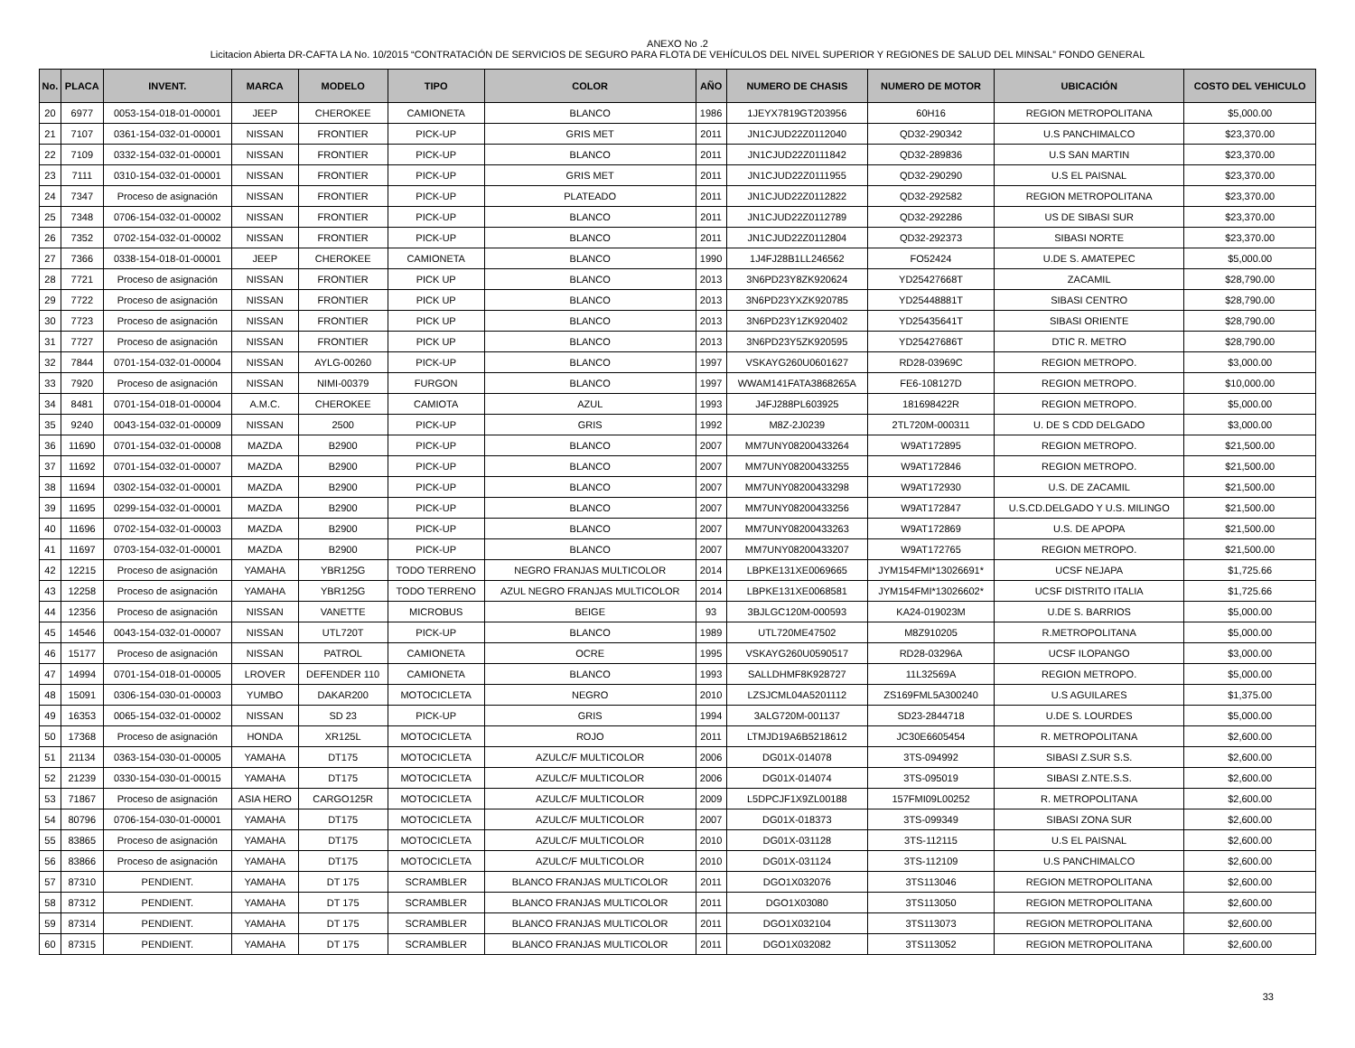ANEXO No .2
Licitacion Abierta DR-CAFTA LA No. 10/2015 “CONTRATACIÓN DE SERVICIOS DE SEGURO PARA FLOTA DE VEHÍCULOS DEL NIVEL SUPERIOR Y REGIONES DE SALUD DEL MINSAL” FONDO GENERAL
| No. | PLACA | INVENT. | MARCA | MODELO | TIPO | COLOR | AÑO | NUMERO DE CHASIS | NUMERO DE MOTOR | UBICACIÓN | COSTO DEL VEHICULO |
| --- | --- | --- | --- | --- | --- | --- | --- | --- | --- | --- | --- |
| 20 | 6977 | 0053-154-018-01-00001 | JEEP | CHEROKEE | CAMIONETA | BLANCO | 1986 | 1JEYX7819GT203956 | 60H16 | REGION METROPOLITANA | $5,000.00 |
| 21 | 7107 | 0361-154-032-01-00001 | NISSAN | FRONTIER | PICK-UP | GRIS MET | 2011 | JN1CJUD22Z0112040 | QD32-290342 | U.S PANCHIMALCO | $23,370.00 |
| 22 | 7109 | 0332-154-032-01-00001 | NISSAN | FRONTIER | PICK-UP | BLANCO | 2011 | JN1CJUD22Z0111842 | QD32-289836 | U.S SAN MARTIN | $23,370.00 |
| 23 | 7111 | 0310-154-032-01-00001 | NISSAN | FRONTIER | PICK-UP | GRIS MET | 2011 | JN1CJUD22Z0111955 | QD32-290290 | U.S EL PAISNAL | $23,370.00 |
| 24 | 7347 | Proceso de asignación | NISSAN | FRONTIER | PICK-UP | PLATEADO | 2011 | JN1CJUD22Z0112822 | QD32-292582 | REGION METROPOLITANA | $23,370.00 |
| 25 | 7348 | 0706-154-032-01-00002 | NISSAN | FRONTIER | PICK-UP | BLANCO | 2011 | JN1CJUD22Z0112789 | QD32-292286 | US DE SIBASI SUR | $23,370.00 |
| 26 | 7352 | 0702-154-032-01-00002 | NISSAN | FRONTIER | PICK-UP | BLANCO | 2011 | JN1CJUD22Z0112804 | QD32-292373 | SIBASI NORTE | $23,370.00 |
| 27 | 7366 | 0338-154-018-01-00001 | JEEP | CHEROKEE | CAMIONETA | BLANCO | 1990 | 1J4FJ28B1LL246562 | FO52424 | U.DE S. AMATEPEC | $5,000.00 |
| 28 | 7721 | Proceso de asignación | NISSAN | FRONTIER | PICK UP | BLANCO | 2013 | 3N6PD23Y8ZK920624 | YD25427668T | ZACAMIL | $28,790.00 |
| 29 | 7722 | Proceso de asignación | NISSAN | FRONTIER | PICK UP | BLANCO | 2013 | 3N6PD23YXZK920785 | YD25448881T | SIBASI CENTRO | $28,790.00 |
| 30 | 7723 | Proceso de asignación | NISSAN | FRONTIER | PICK UP | BLANCO | 2013 | 3N6PD23Y1ZK920402 | YD25435641T | SIBASI ORIENTE | $28,790.00 |
| 31 | 7727 | Proceso de asignación | NISSAN | FRONTIER | PICK UP | BLANCO | 2013 | 3N6PD23Y5ZK920595 | YD25427686T | DTIC R. METRO | $28,790.00 |
| 32 | 7844 | 0701-154-032-01-00004 | NISSAN | AYLG-00260 | PICK-UP | BLANCO | 1997 | VSKAYG260U0601627 | RD28-03969C | REGION METROPO. | $3,000.00 |
| 33 | 7920 | Proceso de asignación | NISSAN | NIMI-00379 | FURGON | BLANCO | 1997 | WWAM141FATA3868265A | FE6-108127D | REGION METROPO. | $10,000.00 |
| 34 | 8481 | 0701-154-018-01-00004 | A.M.C. | CHEROKEE | CAMIOTA | AZUL | 1993 | J4FJ288PL603925 | 181698422R | REGION METROPO. | $5,000.00 |
| 35 | 9240 | 0043-154-032-01-00009 | NISSAN | 2500 | PICK-UP | GRIS | 1992 | M8Z-2J0239 | 2TL720M-000311 | U. DE S CDD DELGADO | $3,000.00 |
| 36 | 11690 | 0701-154-032-01-00008 | MAZDA | B2900 | PICK-UP | BLANCO | 2007 | MM7UNY08200433264 | W9AT172895 | REGION METROPO. | $21,500.00 |
| 37 | 11692 | 0701-154-032-01-00007 | MAZDA | B2900 | PICK-UP | BLANCO | 2007 | MM7UNY08200433255 | W9AT172846 | REGION METROPO. | $21,500.00 |
| 38 | 11694 | 0302-154-032-01-00001 | MAZDA | B2900 | PICK-UP | BLANCO | 2007 | MM7UNY08200433298 | W9AT172930 | U.S. DE ZACAMIL | $21,500.00 |
| 39 | 11695 | 0299-154-032-01-00001 | MAZDA | B2900 | PICK-UP | BLANCO | 2007 | MM7UNY08200433256 | W9AT172847 | U.S.CD.DELGADO Y U.S. MILINGO | $21,500.00 |
| 40 | 11696 | 0702-154-032-01-00003 | MAZDA | B2900 | PICK-UP | BLANCO | 2007 | MM7UNY08200433263 | W9AT172869 | U.S. DE APOPA | $21,500.00 |
| 41 | 11697 | 0703-154-032-01-00001 | MAZDA | B2900 | PICK-UP | BLANCO | 2007 | MM7UNY08200433207 | W9AT172765 | REGION METROPO. | $21,500.00 |
| 42 | 12215 | Proceso de asignación | YAMAHA | YBR125G | TODO TERRENO | NEGRO FRANJAS MULTICOLOR | 2014 | LBPKE131XE0069665 | JYM154FMI*13026691* | UCSF NEJAPA | $1,725.66 |
| 43 | 12258 | Proceso de asignación | YAMAHA | YBR125G | TODO TERRENO | AZUL NEGRO FRANJAS MULTICOLOR | 2014 | LBPKE131XE0068581 | JYM154FMI*13026602* | UCSF DISTRITO ITALIA | $1,725.66 |
| 44 | 12356 | Proceso de asignación | NISSAN | VANETTE | MICROBUS | BEIGE | 93 | 3BJLGC120M-000593 | KA24-019023M | U.DE S. BARRIOS | $5,000.00 |
| 45 | 14546 | 0043-154-032-01-00007 | NISSAN | UTL720T | PICK-UP | BLANCO | 1989 | UTL720ME47502 | M8Z910205 | R.METROPOLITANA | $5,000.00 |
| 46 | 15177 | Proceso de asignación | NISSAN | PATROL | CAMIONETA | OCRE | 1995 | VSKAYG260U0590517 | RD28-03296A | UCSF ILOPANGO | $3,000.00 |
| 47 | 14994 | 0701-154-018-01-00005 | LROVER | DEFENDER 110 | CAMIONETA | BLANCO | 1993 | SALLDHMF8K928727 | 11L32569A | REGION METROPO. | $5,000.00 |
| 48 | 15091 | 0306-154-030-01-00003 | YUMBO | DAKAR200 | MOTOCICLETA | NEGRO | 2010 | LZSJCML04A5201112 | ZS169FML5A300240 | U.S AGUILARES | $1,375.00 |
| 49 | 16353 | 0065-154-032-01-00002 | NISSAN | SD 23 | PICK-UP | GRIS | 1994 | 3ALG720M-001137 | SD23-2844718 | U.DE S. LOURDES | $5,000.00 |
| 50 | 17368 | Proceso de asignación | HONDA | XR125L | MOTOCICLETA | ROJO | 2011 | LTMJD19A6B5218612 | JC30E6605454 | R. METROPOLITANA | $2,600.00 |
| 51 | 21134 | 0363-154-030-01-00005 | YAMAHA | DT175 | MOTOCICLETA | AZULC/F MULTICOLOR | 2006 | DG01X-014078 | 3TS-094992 | SIBASI Z.SUR S.S. | $2,600.00 |
| 52 | 21239 | 0330-154-030-01-00015 | YAMAHA | DT175 | MOTOCICLETA | AZULC/F MULTICOLOR | 2006 | DG01X-014074 | 3TS-095019 | SIBASI Z.NTE.S.S. | $2,600.00 |
| 53 | 71867 | Proceso de asignación | ASIA HERO | CARGO125R | MOTOCICLETA | AZULC/F MULTICOLOR | 2009 | L5DPCJF1X9ZL00188 | 157FMI09L00252 | R. METROPOLITANA | $2,600.00 |
| 54 | 80796 | 0706-154-030-01-00001 | YAMAHA | DT175 | MOTOCICLETA | AZULC/F MULTICOLOR | 2007 | DG01X-018373 | 3TS-099349 | SIBASI ZONA SUR | $2,600.00 |
| 55 | 83865 | Proceso de asignación | YAMAHA | DT175 | MOTOCICLETA | AZULC/F MULTICOLOR | 2010 | DG01X-031128 | 3TS-112115 | U.S EL PAISNAL | $2,600.00 |
| 56 | 83866 | Proceso de asignación | YAMAHA | DT175 | MOTOCICLETA | AZULC/F MULTICOLOR | 2010 | DG01X-031124 | 3TS-112109 | U.S PANCHIMALCO | $2,600.00 |
| 57 | 87310 | PENDIENT. | YAMAHA | DT 175 | SCRAMBLER | BLANCO FRANJAS MULTICOLOR | 2011 | DGO1X032076 | 3TS113046 | REGION METROPOLITANA | $2,600.00 |
| 58 | 87312 | PENDIENT. | YAMAHA | DT 175 | SCRAMBLER | BLANCO FRANJAS MULTICOLOR | 2011 | DGO1X03080 | 3TS113050 | REGION METROPOLITANA | $2,600.00 |
| 59 | 87314 | PENDIENT. | YAMAHA | DT 175 | SCRAMBLER | BLANCO FRANJAS MULTICOLOR | 2011 | DGO1X032104 | 3TS113073 | REGION METROPOLITANA | $2,600.00 |
| 60 | 87315 | PENDIENT. | YAMAHA | DT 175 | SCRAMBLER | BLANCO FRANJAS MULTICOLOR | 2011 | DGO1X032082 | 3TS113052 | REGION METROPOLITANA | $2,600.00 |
33